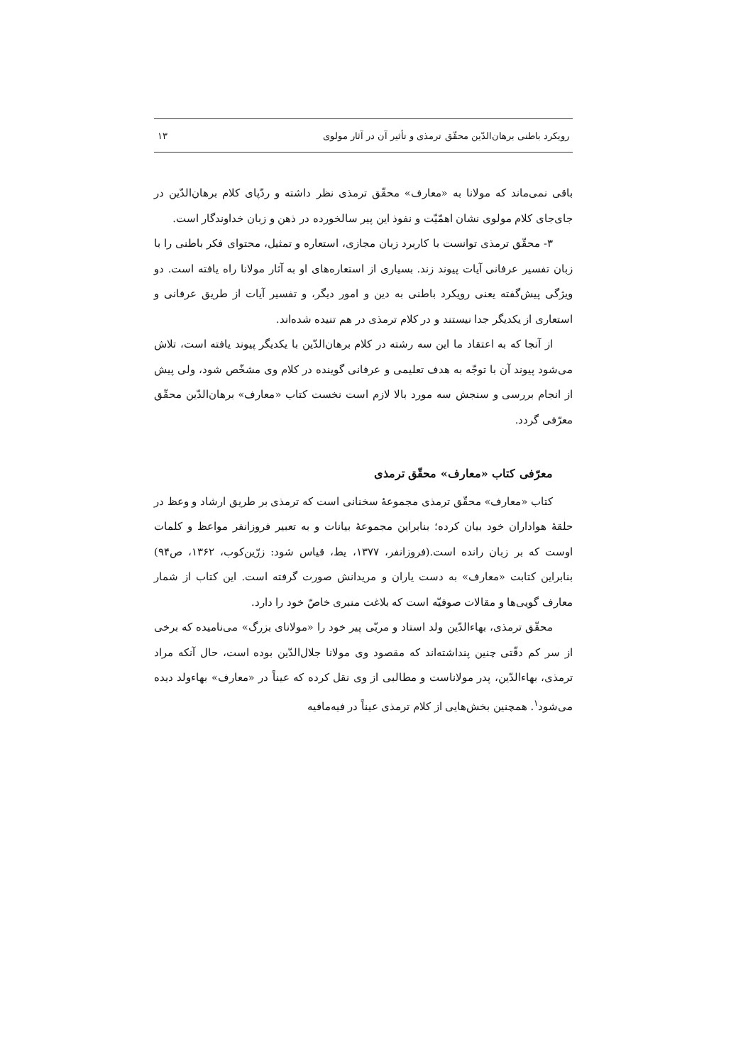رویکرد باطنی برهان‌الدّین محقّق ترمذی و تأثیر آن در آثار مولوی ۱۳
باقی نمی‌ماند که مولانا به «معارف» محقّق ترمذی نظر داشته و ردّپای کلام برهان‌الدّین در جای‌جای کلام مولوی نشان اهمّیّت و نفوذ این پیر سالخورده در ذهن و زبان خداوندگار است.
۳- محقّق ترمذی توانست با کاربرد زبان مجازی، استعاره و تمثیل، محتوای فکر باطنی را با زبان تفسیر عرفانی آیات پیوند زند. بسیاری از استعاره‌های او به آثار مولانا راه یافته است. دو ویژگی پیش‌گفته یعنی رویکرد باطنی به دین و امور دیگر، و تفسیر آیات از طریق عرفانی و استعاری از یکدیگر جدا نیستند و در کلام ترمذی در هم تنیده شده‌اند.
از آنجا که به اعتقاد ما این سه رشته در کلام برهان‌الدّین با یکدیگر پیوند یافته است، تلاش می‌شود پیوند آن با توجّه به هدف تعلیمی و عرفانی گوینده در کلام وی مشخّص شود، ولی پیش از انجام بررسی و سنجش سه مورد بالا لازم است نخست کتاب «معارف» برهان‌الدّین محقّق معرّفی گردد.
معرّفی کتاب «معارف» محقّق ترمذی
کتاب «معارف» محقّق ترمذی مجموعهٔ سخنانی است که ترمذی بر طریق ارشاد و وعظ در حلقهٔ هواداران خود بیان کرده؛ بنابراین مجموعهٔ بیانات و به تعبیر فروزانفر مواعظ و کلمات اوست که بر زبان رانده است.(فروزانفر، ۱۳۷۷، یط، قیاس شود: زرّین‌کوب، ۱۳۶۲، ص۹۴) بنابراین کتابت «معارف» به دست یاران و مریدانش صورت گرفته است. این کتاب از شمار معارف گویی‌ها و مقالات صوفیّه است که بلاغت منبری خاصّ خود را دارد.
محقّق ترمذی، بهاءالدّین ولد استاد و مربّی پیر خود را «مولانای بزرگ» می‌نامیده که برخی از سر کم دقّتی چنین پنداشته‌اند که مقصود وی مولانا جلال‌الدّین بوده است، حال آنکه مراد ترمذی، بهاءالدّین، پدر مولاناست و مطالبی از وی نقل کرده که عیناً در «معارف» بهاءولد دیده می‌شود<sup>۱</sup>. همچنین بخش‌هایی از کلام ترمذی عیناً در فیه‌مافیه